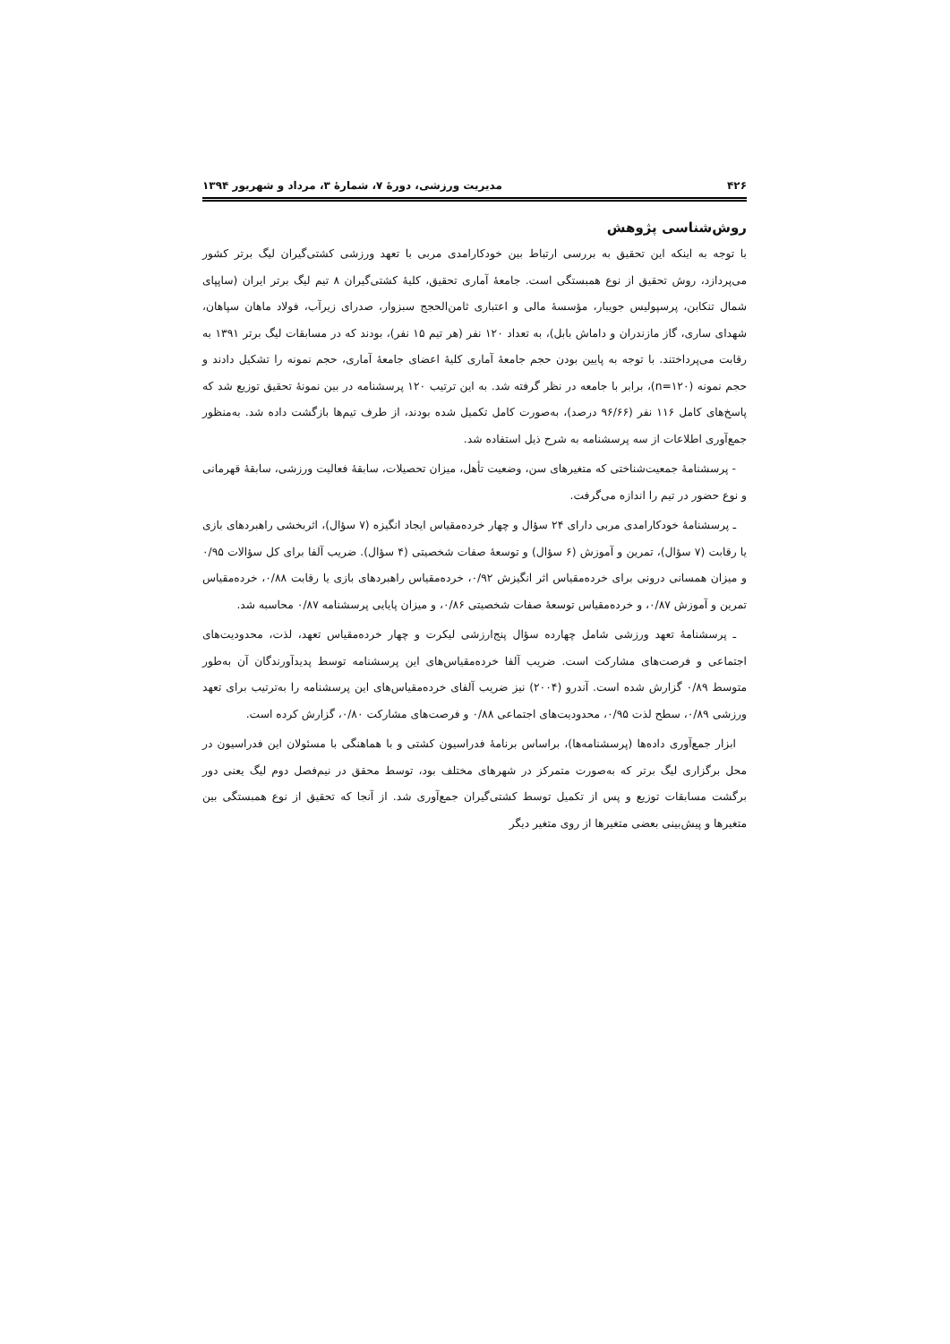۴۲۶ مدیریت ورزشی، دورهٔ ۷، شمارهٔ ۳، مرداد و شهریور ۱۳۹۴
روش‌شناسی پژوهش
با توجه به اینکه این تحقیق به بررسی ارتباط بین خودکارامدی مربی با تعهد ورزشی کشتی‌گیران لیگ برتر کشور می‌پردازد، روش تحقیق از نوع همبستگی است. جامعهٔ آماری تحقیق، کلیهٔ کشتی‌گیران ۸ تیم لیگ برتر ایران (ساپپای شمال تنکابن، پرسپولیس جویبار، مؤسسهٔ مالی و اعتباری ثامن‌الحجج سبزوار، صدرای زیرآب، فولاد ماهان سپاهان، شهدای ساری، گاز مازندران و داماش بابل)، به تعداد ۱۲۰ نفر (هر تیم ۱۵ نفر)، بودند که در مسابقات لیگ برتر ۱۳۹۱ به رقابت می‌پرداختند. با توجه به پایین بودن حجم جامعهٔ آماری کلیهٔ اعضای جامعهٔ آماری، حجم نمونه را تشکیل دادند و حجم نمونه (n=۱۲۰)، برابر با جامعه در نظر گرفته شد. به این ترتیب ۱۲۰ پرسشنامه در بین نمونهٔ تحقیق توزیع شد که پاسخ‌های کامل ۱۱۶ نفر (۹۶/۶۶ درصد)، به‌صورت کامل تکمیل شده بودند، از طرف تیم‌ها بازگشت داده شد. به‌منظور جمع‌آوری اطلاعات از سه پرسشنامه به شرح ذیل استفاده شد.
- پرسشنامهٔ جمعیت‌شناختی که متغیرهای سن، وضعیت تأهل، میزان تحصیلات، سابقهٔ فعالیت ورزشی، سابقهٔ قهرمانی و نوع حضور در تیم را اندازه می‌گرفت.
ـ پرسشنامهٔ خودکارامدی مربی دارای ۲۴ سؤال و چهار خرده‌مقیاس ایجاد انگیزه (۷ سؤال)، اثربخشی راهبردهای بازی یا رقابت (۷ سؤال)، تمرین و آموزش (۶ سؤال) و توسعهٔ صفات شخصیتی (۴ سؤال). ضریب آلفا برای کل سؤالات ۰/۹۵ و میزان همسانی درونی برای خرده‌مقیاس اثر انگیزش ۰/۹۲، خرده‌مقیاس راهبردهای بازی یا رقابت ۰/۸۸، خرده‌مقیاس تمرین و آموزش ۰/۸۷، و خرده‌مقیاس توسعهٔ صفات شخصیتی ۰/۸۶، و میزان پایایی پرسشنامه ۰/۸۷ محاسبه شد.
ـ پرسشنامهٔ تعهد ورزشی شامل چهارده سؤال پنج‌ارزشی لیکرت و چهار خرده‌مقیاس تعهد، لذت، محدودیت‌های اجتماعی و فرصت‌های مشارکت است. ضریب آلفا خرده‌مقیاس‌های این پرسشنامه توسط پدیدآورندگان آن به‌طور متوسط ۰/۸۹ گزارش شده است. آندرو (۲۰۰۴) نیز ضریب آلفای خرده‌مقیاس‌های این پرسشنامه را به‌ترتیب برای تعهد ورزشی ۰/۸۹، سطح لذت ۰/۹۵، محدودیت‌های اجتماعی ۰/۸۸ و فرصت‌های مشارکت ۰/۸۰، گزارش کرده است.
ابزار جمع‌آوری داده‌ها (پرسشنامه‌ها)، براساس برنامهٔ فدراسیون کشتی و با هماهنگی با مسئولان این فدراسیون در محل برگزاری لیگ برتر که به‌صورت متمرکز در شهرهای مختلف بود، توسط محقق در نیم‌فصل دوم لیگ یعنی دور برگشت مسابقات توزیع و پس از تکمیل توسط کشتی‌گیران جمع‌آوری شد. از آنجا که تحقیق از نوع همبستگی بین متغیرها و پیش‌بینی بعضی متغیرها از روی متغیر دیگر